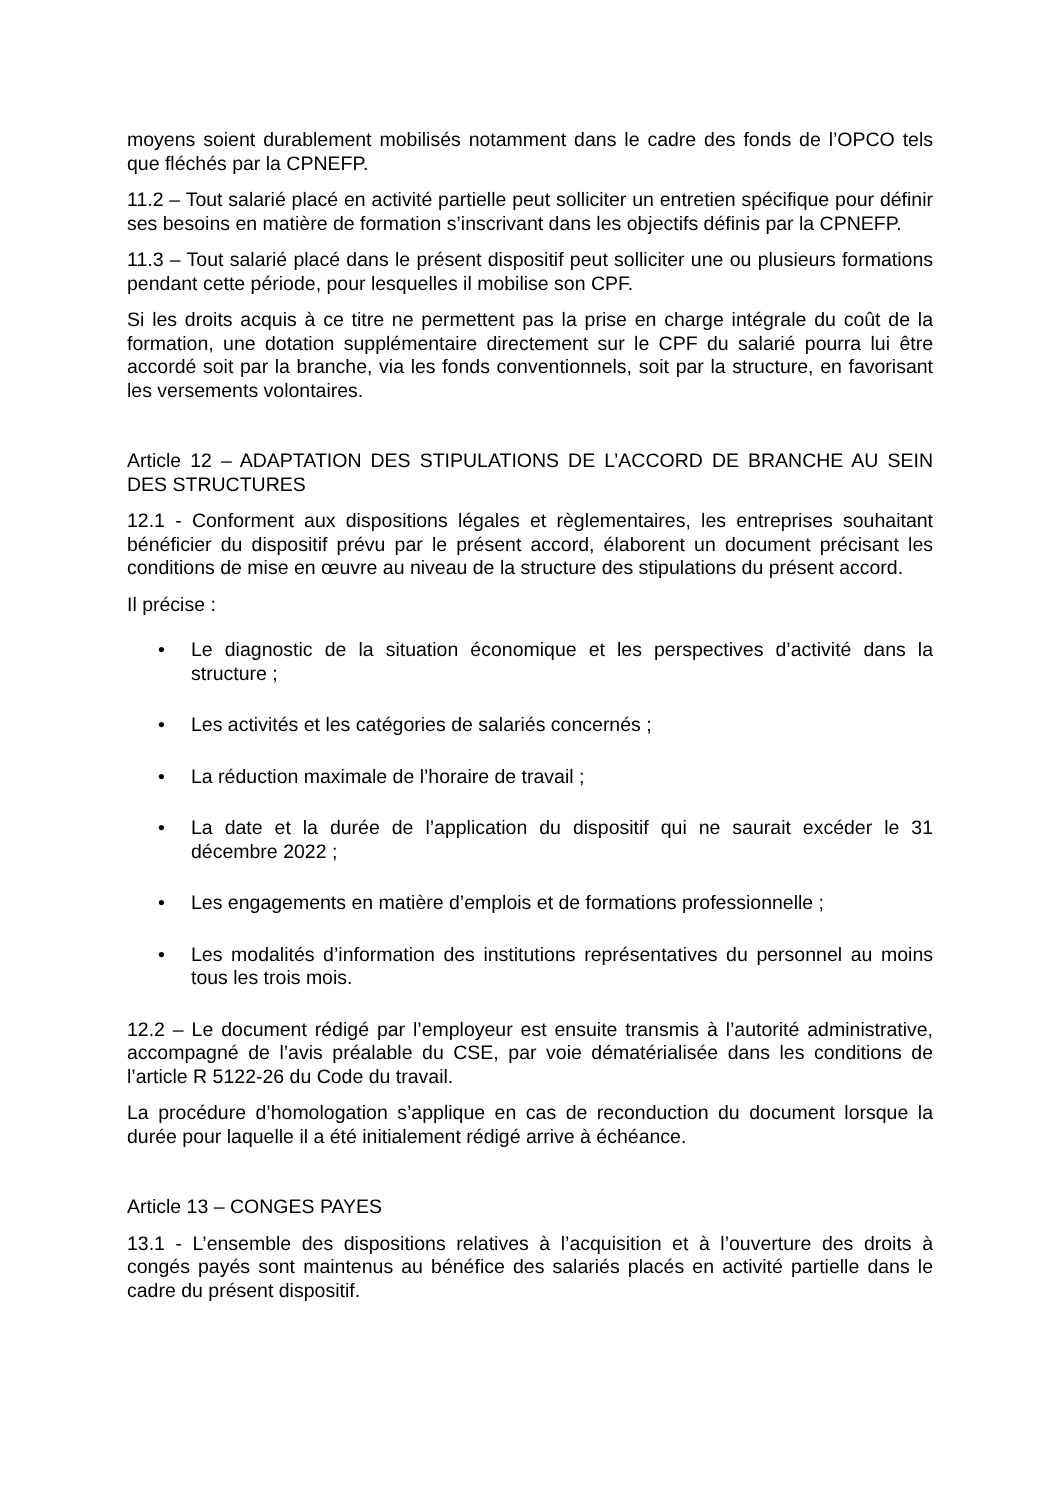moyens soient durablement mobilisés notamment dans le cadre des fonds de l’OPCO tels que fléchés par la CPNEFP.
11.2 – Tout salarié placé en activité partielle peut solliciter un entretien spécifique pour définir ses besoins en matière de formation s’inscrivant dans les objectifs définis par la CPNEFP.
11.3 – Tout salarié placé dans le présent dispositif peut solliciter une ou plusieurs formations pendant cette période, pour lesquelles il mobilise son CPF.
Si les droits acquis à ce titre ne permettent pas la prise en charge intégrale du coût de la formation, une dotation supplémentaire directement sur le CPF du salarié pourra lui être accordé soit par la branche, via les fonds conventionnels, soit par la structure, en favorisant les versements volontaires.
Article 12 – ADAPTATION DES STIPULATIONS DE L’ACCORD DE BRANCHE AU SEIN DES STRUCTURES
12.1 - Conforment aux dispositions légales et règlementaires, les entreprises souhaitant bénéficier du dispositif prévu par le présent accord, élaborent un document précisant les conditions de mise en œuvre au niveau de la structure des stipulations du présent accord.
Il précise :
• Le diagnostic de la situation économique et les perspectives d’activité dans la structure ;
• Les activités et les catégories de salariés concernés ;
• La réduction maximale de l’horaire de travail ;
• La date et la durée de l’application du dispositif qui ne saurait excéder le 31 décembre 2022 ;
• Les engagements en matière d’emplois et de formations professionnelle ;
• Les modalités d’information des institutions représentatives du personnel au moins tous les trois mois.
12.2 – Le document rédigé par l’employeur est ensuite transmis à l’autorité administrative, accompagné de l’avis préalable du CSE, par voie dématérialisée dans les conditions de l’article R 5122-26 du Code du travail.
La procédure d’homologation s’applique en cas de reconduction du document lorsque la durée pour laquelle il a été initialement rédigé arrive à échéance.
Article 13 – CONGES PAYES
13.1 - L’ensemble des dispositions relatives à l’acquisition et à l’ouverture des droits à congés payés sont maintenus au bénéfice des salariés placés en activité partielle dans le cadre du présent dispositif.